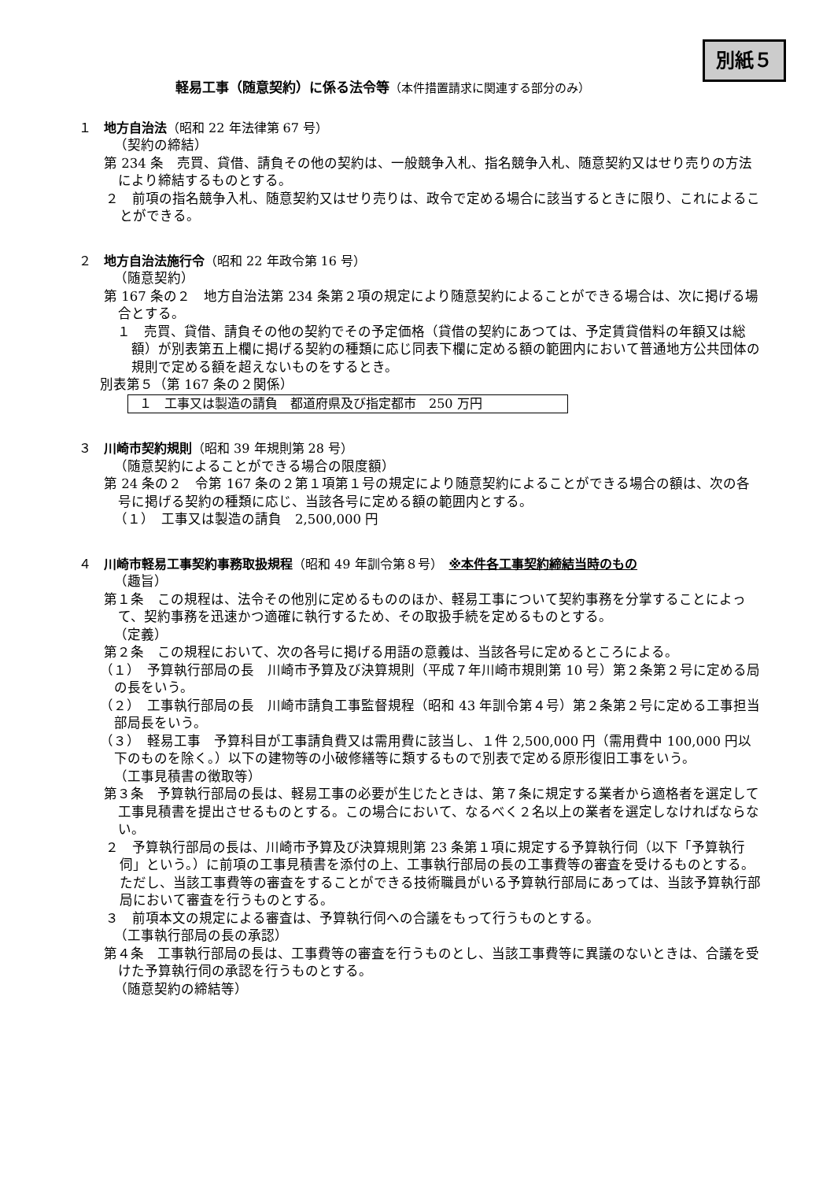別紙５
軽易工事（随意契約）に係る法令等（本件措置請求に関連する部分のみ）
１　地方自治法（昭和 22 年法律第 67 号）
（契約の締結）
第 234 条　売買、貸借、請負その他の契約は、一般競争入札、指名競争入札、随意契約又はせり売りの方法により締結するものとする。
２　前項の指名競争入札、随意契約又はせり売りは、政令で定める場合に該当するときに限り、これによることができる。
２　地方自治法施行令（昭和 22 年政令第 16 号）
（随意契約）
第 167 条の２　地方自治法第 234 条第２項の規定により随意契約によることができる場合は、次に掲げる場合とする。
１　売買、貸借、請負その他の契約でその予定価格（貸借の契約にあつては、予定賃貸借料の年額又は総額）が別表第五上欄に掲げる契約の種類に応じ同表下欄に定める額の範囲内において普通地方公共団体の規則で定める額を超えないものをするとき。
別表第５（第 167 条の２関係）
| １ 工事又は製造の請負 都道府県及び指定都市 250 万円 |
３　川崎市契約規則（昭和 39 年規則第 28 号）
（随意契約によることができる場合の限度額）
第 24 条の２　令第 167 条の２第１項第１号の規定により随意契約によることができる場合の額は、次の各号に掲げる契約の種類に応じ、当該各号に定める額の範囲内とする。
（１）　工事又は製造の請負　2,500,000 円
４　川崎市軽易工事契約事務取扱規程（昭和 49 年訓令第８号）　※本件各工事契約締結当時のもの
（趣旨）
第１条　この規程は、法令その他別に定めるもののほか、軽易工事について契約事務を分掌することによって、契約事務を迅速かつ適確に執行するため、その取扱手続を定めるものとする。
（定義）
第２条　この規程において、次の各号に掲げる用語の意義は、当該各号に定めるところによる。
（１）　予算執行部局の長　川崎市予算及び決算規則（平成７年川崎市規則第 10 号）第２条第２号に定める局の長をいう。
（２）　工事執行部局の長　川崎市請負工事監督規程（昭和 43 年訓令第４号）第２条第２号に定める工事担当部局長をいう。
（３）　軽易工事　予算科目が工事請負費又は需用費に該当し、１件 2,500,000 円（需用費中 100,000 円以下のものを除く。）以下の建物等の小破修繕等に類するもので別表で定める原形復旧工事をいう。
（工事見積書の徴取等）
第３条　予算執行部局の長は、軽易工事の必要が生じたときは、第７条に規定する業者から適格者を選定して工事見積書を提出させるものとする。この場合において、なるべく２名以上の業者を選定しなければならない。
２　予算執行部局の長は、川崎市予算及び決算規則第 23 条第１項に規定する予算執行伺（以下「予算執行伺」という。）に前項の工事見積書を添付の上、工事執行部局の長の工事費等の審査を受けるものとする。ただし、当該工事費等の審査をすることができる技術職員がいる予算執行部局にあっては、当該予算執行部局において審査を行うものとする。
３　前項本文の規定による審査は、予算執行伺への合議をもって行うものとする。
（工事執行部局の長の承認）
第４条　工事執行部局の長は、工事費等の審査を行うものとし、当該工事費等に異議のないときは、合議を受けた予算執行伺の承認を行うものとする。
（随意契約の締結等）